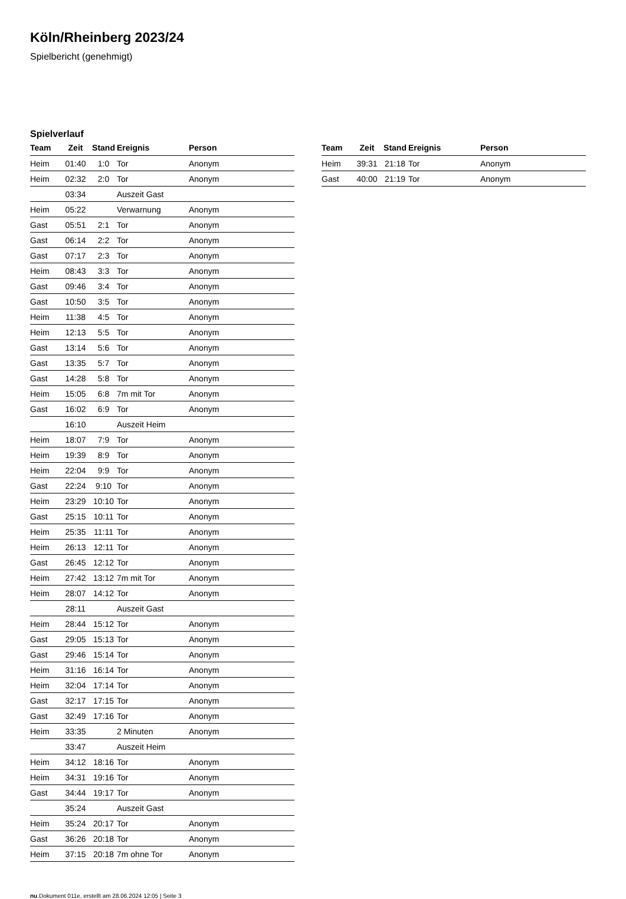Köln/Rheinberg 2023/24
Spielbericht (genehmigt)
Spielverlauf
| Team | Zeit | Stand | Ereignis | Person |
| --- | --- | --- | --- | --- |
| Heim | 01:40 | 1:0 | Tor | Anonym |
| Heim | 02:32 | 2:0 | Tor | Anonym |
| | 03:34 | | Auszeit Gast | |
| Heim | 05:22 | | Verwarnung | Anonym |
| Gast | 05:51 | 2:1 | Tor | Anonym |
| Gast | 06:14 | 2:2 | Tor | Anonym |
| Gast | 07:17 | 2:3 | Tor | Anonym |
| Heim | 08:43 | 3:3 | Tor | Anonym |
| Gast | 09:46 | 3:4 | Tor | Anonym |
| Gast | 10:50 | 3:5 | Tor | Anonym |
| Heim | 11:38 | 4:5 | Tor | Anonym |
| Heim | 12:13 | 5:5 | Tor | Anonym |
| Gast | 13:14 | 5:6 | Tor | Anonym |
| Gast | 13:35 | 5:7 | Tor | Anonym |
| Gast | 14:28 | 5:8 | Tor | Anonym |
| Heim | 15:05 | 6:8 | 7m mit Tor | Anonym |
| Gast | 16:02 | 6:9 | Tor | Anonym |
| | 16:10 | | Auszeit Heim | |
| Heim | 18:07 | 7:9 | Tor | Anonym |
| Heim | 19:39 | 8:9 | Tor | Anonym |
| Heim | 22:04 | 9:9 | Tor | Anonym |
| Gast | 22:24 | 9:10 | Tor | Anonym |
| Heim | 23:29 | 10:10 | Tor | Anonym |
| Gast | 25:15 | 10:11 | Tor | Anonym |
| Heim | 25:35 | 11:11 | Tor | Anonym |
| Heim | 26:13 | 12:11 | Tor | Anonym |
| Gast | 26:45 | 12:12 | Tor | Anonym |
| Heim | 27:42 | 13:12 | 7m mit Tor | Anonym |
| Heim | 28:07 | 14:12 | Tor | Anonym |
| | 28:11 | | Auszeit Gast | |
| Heim | 28:44 | 15:12 | Tor | Anonym |
| Gast | 29:05 | 15:13 | Tor | Anonym |
| Gast | 29:46 | 15:14 | Tor | Anonym |
| Heim | 31:16 | 16:14 | Tor | Anonym |
| Heim | 32:04 | 17:14 | Tor | Anonym |
| Gast | 32:17 | 17:15 | Tor | Anonym |
| Gast | 32:49 | 17:16 | Tor | Anonym |
| Heim | 33:35 | | 2 Minuten | Anonym |
| | 33:47 | | Auszeit Heim | |
| Heim | 34:12 | 18:16 | Tor | Anonym |
| Heim | 34:31 | 19:16 | Tor | Anonym |
| Gast | 34:44 | 19:17 | Tor | Anonym |
| | 35:24 | | Auszeit Gast | |
| Heim | 35:24 | 20:17 | Tor | Anonym |
| Gast | 36:26 | 20:18 | Tor | Anonym |
| Heim | 37:15 | 20:18 | 7m ohne Tor | Anonym |
| Team | Zeit | Stand | Ereignis | Person |
| --- | --- | --- | --- | --- |
| Heim | 39:31 | 21:18 | Tor | Anonym |
| Gast | 40:00 | 21:19 | Tor | Anonym |
nu.Dokument 011e, erstellt am 28.06.2024 12:05 | Seite 3